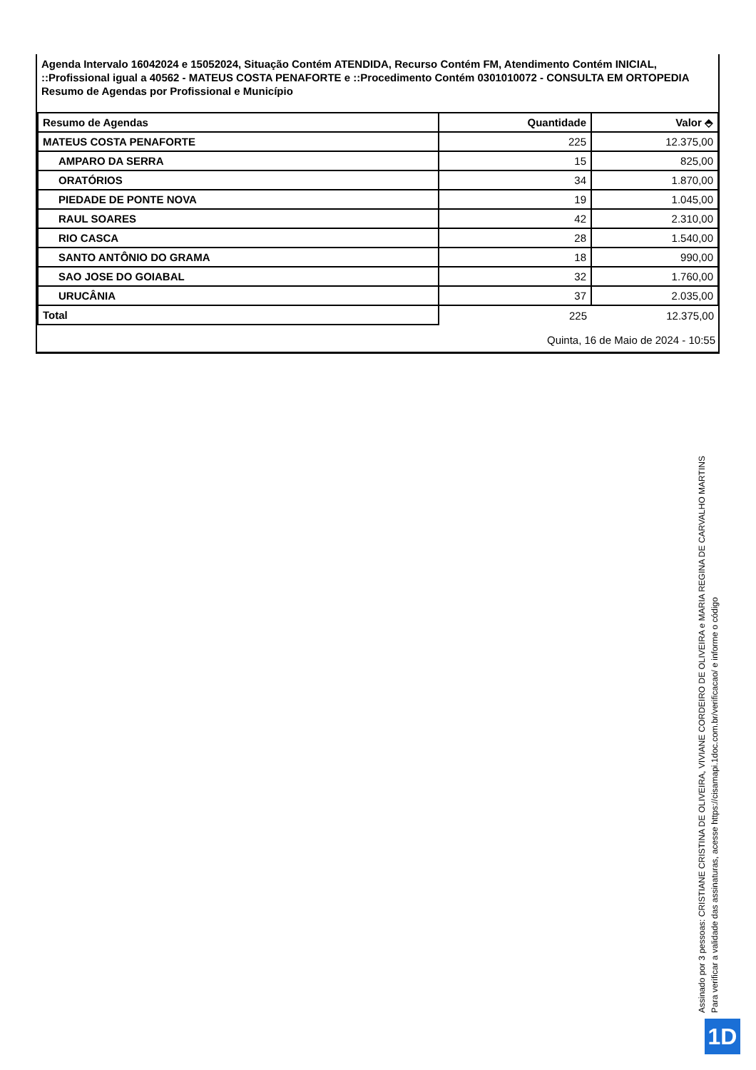Agenda Intervalo 16042024 e 15052024, Situação Contém ATENDIDA, Recurso Contém FM, Atendimento Contém INICIAL, ::Profissional igual a 40562 - MATEUS COSTA PENAFORTE e ::Procedimento Contém 0301010072 - CONSULTA EM ORTOPEDIA
Resumo de Agendas por Profissional e Município
| Resumo de Agendas | Quantidade | Valor ⬘ |
| --- | --- | --- |
| MATEUS COSTA PENAFORTE | 225 | 12.375,00 |
| AMPARO DA SERRA | 15 | 825,00 |
| ORATÓRIOS | 34 | 1.870,00 |
| PIEDADE DE PONTE NOVA | 19 | 1.045,00 |
| RAUL SOARES | 42 | 2.310,00 |
| RIO CASCA | 28 | 1.540,00 |
| SANTO ANTÔNIO DO GRAMA | 18 | 990,00 |
| SAO JOSE DO GOIABAL | 32 | 1.760,00 |
| URUCÂNIA | 37 | 2.035,00 |
| Total | 225 | 12.375,00 |
Quinta, 16 de Maio de 2024 - 10:55
Assinado por 3 pessoas: CRISTIANE CRISTINA DE OLIVEIRA, VIVIANE CORDEIRO DE OLIVEIRA e MARIA REGINA DE CARVALHO MARTINS
Para verificar a validade das assinaturas, acesse https://cisamapi.1doc.com.br/verificacao/ e informe o código
1D